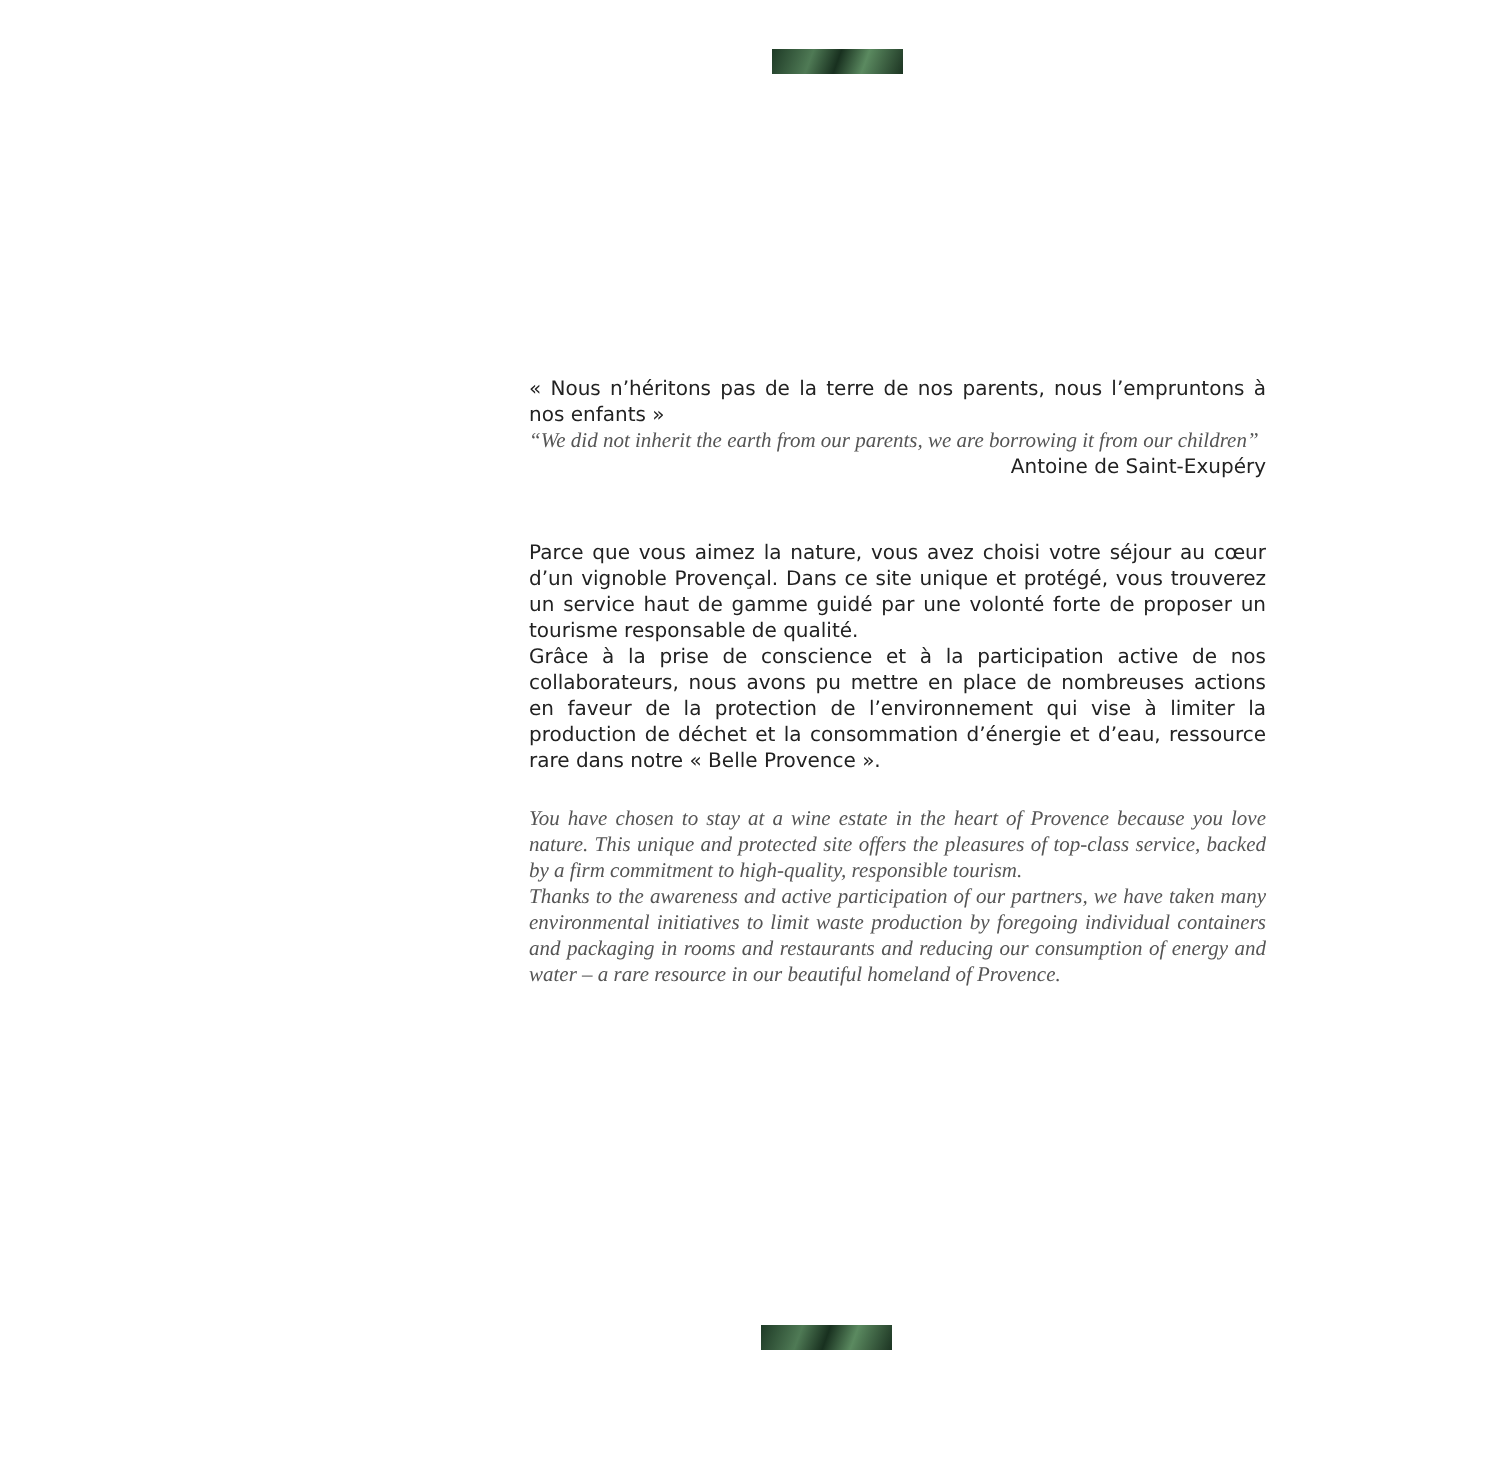« Nous n’héritons pas de la terre de nos parents, nous l’empruntons à nos enfants »
“We did not inherit the earth from our parents, we are borrowing it from our children”
Antoine de Saint-Exupéry
Parce que vous aimez la nature, vous avez choisi votre séjour au cœur d’un vignoble Provençal. Dans ce site unique et protégé, vous trouverez un service haut de gamme guidé par une volonté forte de proposer un tourisme responsable de qualité.
Grâce à la prise de conscience et à la participation active de nos collaborateurs, nous avons pu mettre en place de nombreuses actions en faveur de la protection de l’environnement qui vise à limiter la production de déchet et la consommation d’énergie et d’eau, ressource rare dans notre « Belle Provence ».
You have chosen to stay at a wine estate in the heart of Provence because you love nature. This unique and protected site offers the pleasures of top-class service, backed by a firm commitment to high-quality, responsible tourism.
Thanks to the awareness and active participation of our partners, we have taken many environmental initiatives to limit waste production by foregoing individual containers and packaging in rooms and restaurants and reducing our consumption of energy and water – a rare resource in our beautiful homeland of Provence.